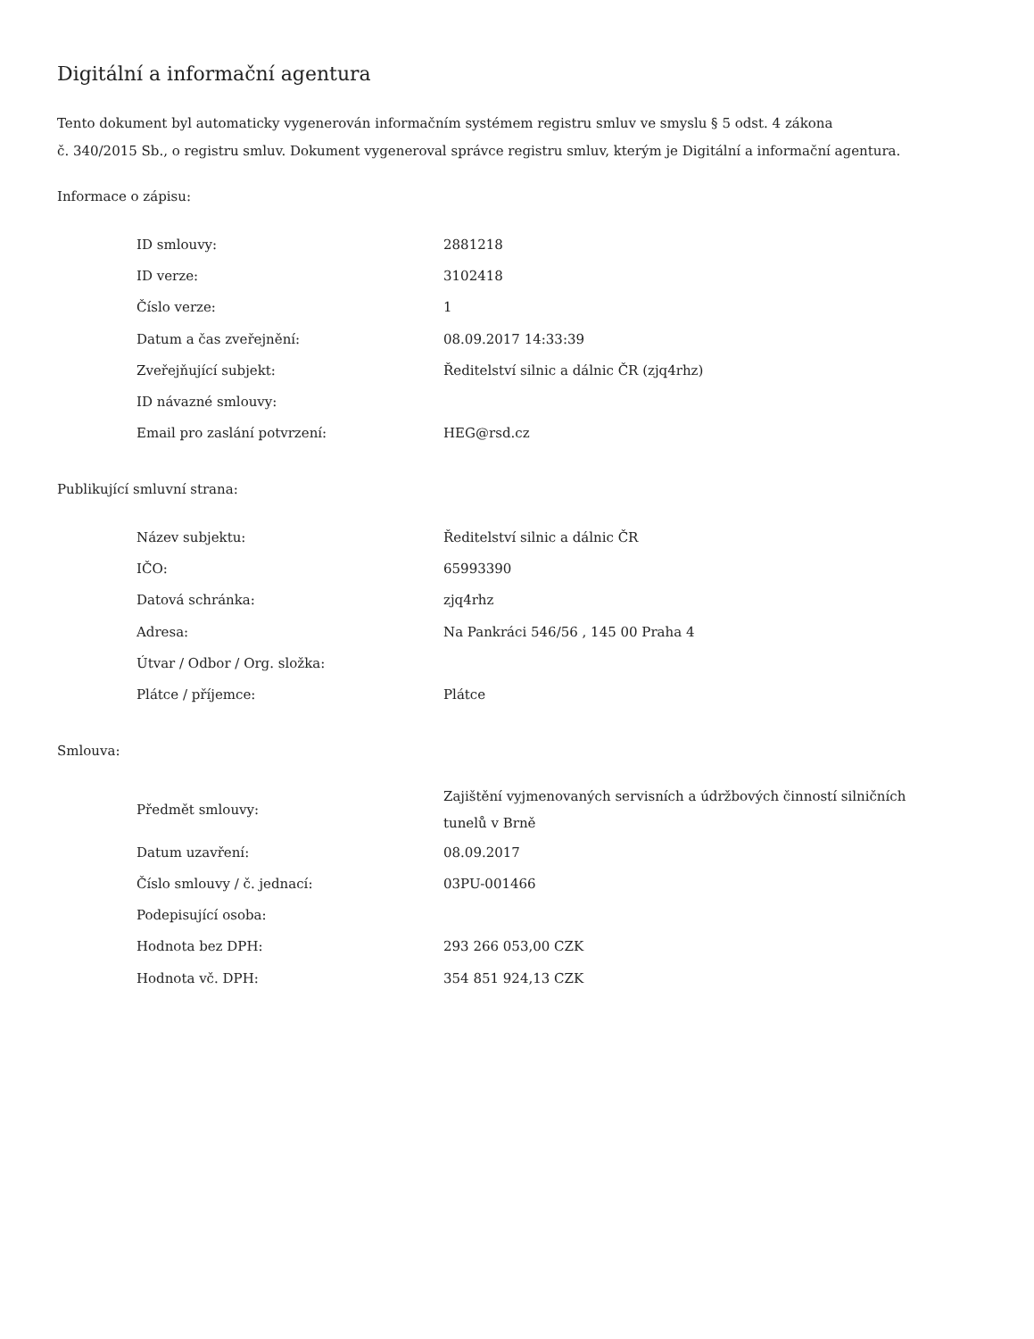Digitální a informační agentura
Tento dokument byl automaticky vygenerován informačním systémem registru smluv ve smyslu § 5 odst. 4 zákona
č. 340/2015 Sb., o registru smluv. Dokument vygeneroval správce registru smluv, kterým je Digitální a informační agentura.
Informace o zápisu:
| ID smlouvy: | 2881218 |
| ID verze: | 3102418 |
| Číslo verze: | 1 |
| Datum a čas zveřejnění: | 08.09.2017 14:33:39 |
| Zveřejňující subjekt: | Ředitelství silnic a dálnic ČR (zjq4rhz) |
| ID návazné smlouvy: | |
| Email pro zaslání potvrzení: | HEG@rsd.cz |
Publikující smluvní strana:
| Název subjektu: | Ředitelství silnic a dálnic ČR |
| IČO: | 65993390 |
| Datová schránka: | zjq4rhz |
| Adresa: | Na Pankráci 546/56 , 145 00 Praha 4 |
| Útvar / Odbor / Org. složka: | |
| Plátce / příjemce: | Plátce |
Smlouva:
| Předmět smlouvy: | Zajištění vyjmenovaných servisních a údržbových činností silničních tunelů v Brně |
| Datum uzavření: | 08.09.2017 |
| Číslo smlouvy / č. jednací: | 03PU-001466 |
| Podepisující osoba: | |
| Hodnota bez DPH: | 293 266 053,00 CZK |
| Hodnota vč. DPH: | 354 851 924,13 CZK |